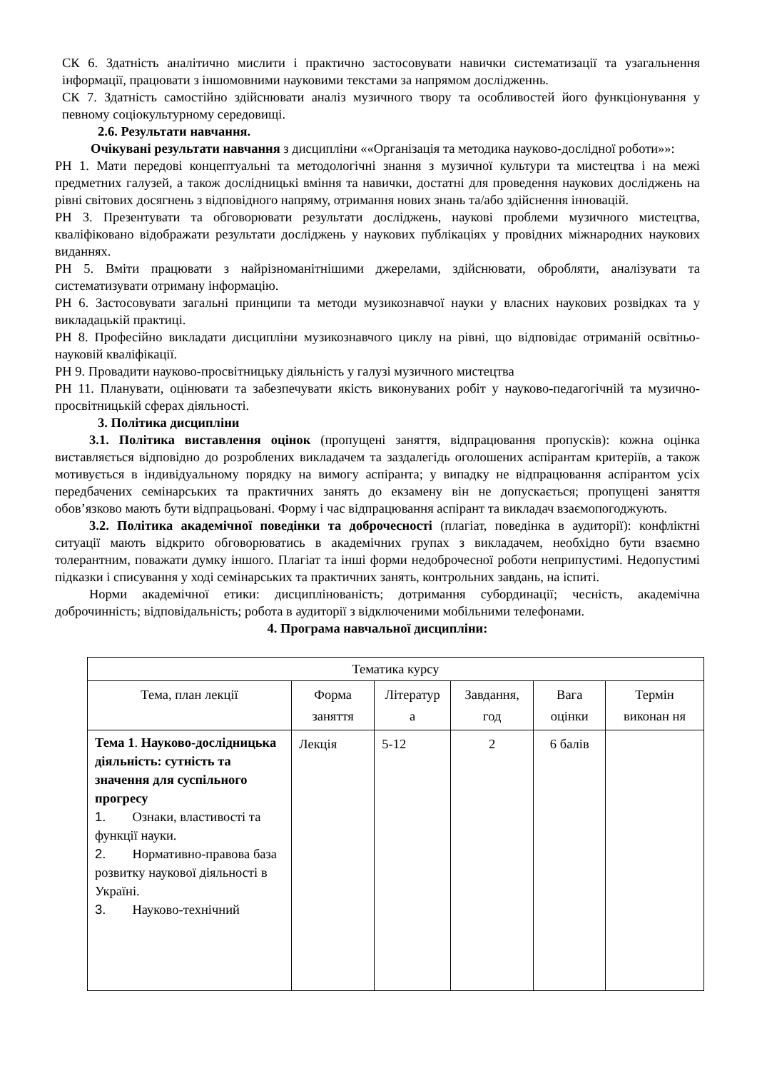СК 6. Здатність аналітично мислити і практично застосовувати навички систематизації та узагальнення інформації, працювати з іншомовними науковими текстами за напрямом дослідженнь.
СК 7. Здатність самостійно здійснювати аналіз музичного твору та особливостей його функціонування у певному соціокультурному середовищі.
2.6. Результати навчання.
Очікувані результати навчання з дисципліни ««Організація та методика науково-дослідної роботи»»:
РН 1. Мати передові концептуальні та методологічні знання з музичної культури та мистецтва і на межі предметних галузей, а також дослідницькі вміння та навички, достатні для проведення наукових досліджень на рівні світових досягнень з відповідного напряму, отримання нових знань та/або здійснення інновацій.
РН 3. Презентувати та обговорювати результати досліджень, наукові проблеми музичного мистецтва, кваліфіковано відображати результати досліджень у наукових публікаціях у провідних міжнародних наукових виданнях.
РН 5. Вміти працювати з найрізноманітнішими джерелами, здійснювати, обробляти, аналізувати та систематизувати отриману інформацію.
РН 6. Застосовувати загальні принципи та методи музикознавчої науки у власних наукових розвідках та у викладацькій практиці.
РН 8. Професійно викладати дисципліни музикознавчого циклу на рівні, що відповідає отриманій освітньо-науковій кваліфікації.
РН 9. Провадити науково-просвітницьку діяльність у галузі музичного мистецтва
РН 11. Планувати, оцінювати та забезпечувати якість виконуваних робіт у науково-педагогічній та музично-просвітницькій сферах діяльності.
3. Політика дисципліни
3.1. Політика виставлення оцінок (пропущені заняття, відпрацювання пропусків): кожна оцінка виставляється відповідно до розроблених викладачем та заздалегідь оголошених аспірантам критеріїв, а також мотивується в індивідуальному порядку на вимогу аспіранта; у випадку не відпрацювання аспірантом усіх передбачених семінарських та практичних занять до екзамену він не допускається; пропущені заняття обов’язково мають бути відпрацьовані. Форму і час відпрацювання аспірант та викладач взаємопогоджують.
3.2. Політика академічної поведінки та доброчесності (плагіат, поведінка в аудиторії): конфліктні ситуації мають відкрито обговорюватись в академічних групах з викладачем, необхідно бути взаємно толерантним, поважати думку іншого. Плагіат та інші форми недоброчесної роботи неприпустимі. Недопустимі підказки і списування у ході семінарських та практичних занять, контрольних завдань, на іспиті.
Норми академічної етики: дисциплінованість; дотримання субординації; чесність, академічна доброчинність; відповідальність; робота в аудиторії з відключеними мобільними телефонами.
4. Програма навчальної дисципліни:
| Тематика курсу | | | | | |
| Тема, план лекції | Форма заняття | Літератур а | Завдання, год | Вага оцінки | Термін виконан ня |
| Тема 1 . Науково-дослідницька діяльність: сутність та значення для суспільного прогресу 1. Ознаки, властивості та функції науки. 2. Нормативно-правова база розвитку наукової діяльності в Україні. 3. Науково-технічний | Лекція | 5-12 | 2 | 6 балів | |